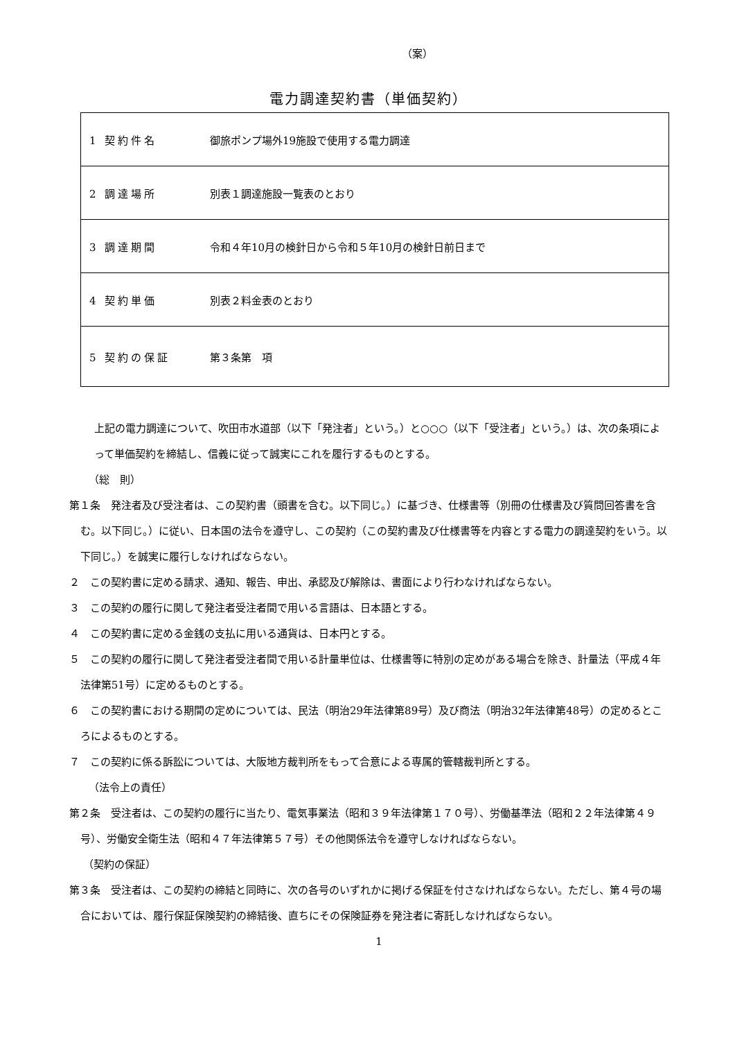（案）
電力調達契約書（単価契約）
| 1 契約件名 | 御旅ポンプ場外19施設で使用する電力調達 |
| 2 調達場所 | 別表１調達施設一覧表のとおり |
| 3 調達期間 | 令和４年10月の検針日から令和５年10月の検針日前日まで |
| 4 契約単価 | 別表２料金表のとおり |
| 5 契約の保証 | 第３条第 項 |
上記の電力調達について、吹田市水道部（以下「発注者」という。）と○○○（以下「受注者」という。）は、次の条項によって単価契約を締結し、信義に従って誠実にこれを履行するものとする。
（総　則）
第１条　発注者及び受注者は、この契約書（頭書を含む。以下同じ。）に基づき、仕様書等（別冊の仕様書及び質問回答書を含む。以下同じ。）に従い、日本国の法令を遵守し、この契約（この契約書及び仕様書等を内容とする電力の調達契約をいう。以下同じ。）を誠実に履行しなければならない。
２　この契約書に定める請求、通知、報告、申出、承認及び解除は、書面により行わなければならない。
３　この契約の履行に関して発注者受注者間で用いる言語は、日本語とする。
４　この契約書に定める金銭の支払に用いる通貨は、日本円とする。
５　この契約の履行に関して発注者受注者間で用いる計量単位は、仕様書等に特別の定めがある場合を除き、計量法（平成４年法律第51号）に定めるものとする。
６　この契約書における期間の定めについては、民法（明治29年法律第89号）及び商法（明治32年法律第48号）の定めるところによるものとする。
７　この契約に係る訴訟については、大阪地方裁判所をもって合意による専属的管轄裁判所とする。
（法令上の責任）
第２条　受注者は、この契約の履行に当たり、電気事業法（昭和３９年法律第１７０号）、労働基準法（昭和２２年法律第４９号）、労働安全衛生法（昭和４７年法律第５７号）その他関係法令を遵守しなければならない。
（契約の保証）
第３条　受注者は、この契約の締結と同時に、次の各号のいずれかに掲げる保証を付さなければならない。ただし、第４号の場合においては、履行保証保険契約の締結後、直ちにその保険証券を発注者に寄託しなければならない。
1